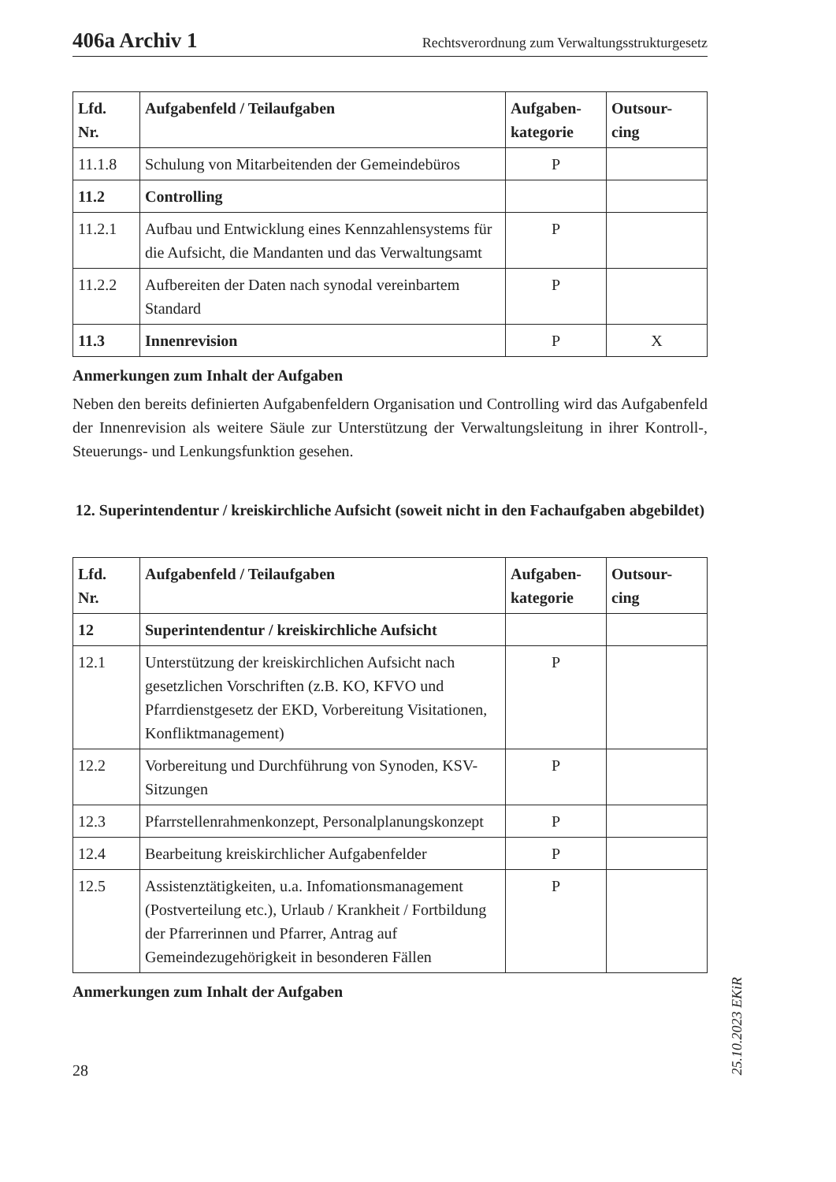406a Archiv 1 Rechtsverordnung zum Verwaltungsstrukturgesetz
| Lfd. Nr. | Aufgabenfeld / Teilaufgaben | Aufgaben- kategorie | Outsour- cing |
| --- | --- | --- | --- |
| 11.1.8 | Schulung von Mitarbeitenden der Gemeindebüros | P | |
| 11.2 | Controlling | | |
| 11.2.1 | Aufbau und Entwicklung eines Kennzahlensystems für die Aufsicht, die Mandanten und das Verwaltungsamt | P | |
| 11.2.2 | Aufbereiten der Daten nach synodal vereinbartem Standard | P | |
| 11.3 | Innenrevision | P | X |
Anmerkungen zum Inhalt der Aufgaben
Neben den bereits definierten Aufgabenfeldern Organisation und Controlling wird das Aufgabenfeld der Innenrevision als weitere Säule zur Unterstützung der Verwaltungsleitung in ihrer Kontroll-, Steuerungs- und Lenkungsfunktion gesehen.
12. Superintendentur / kreiskirchliche Aufsicht (soweit nicht in den Fachaufgaben abgebildet)
| Lfd. Nr. | Aufgabenfeld / Teilaufgaben | Aufgaben- kategorie | Outsour- cing |
| --- | --- | --- | --- |
| 12 | Superintendentur / kreiskirchliche Aufsicht | | |
| 12.1 | Unterstützung der kreiskirchlichen Aufsicht nach gesetzlichen Vorschriften (z.B. KO, KFVO und Pfarrdienstgesetz der EKD, Vorbereitung Visitationen, Konfliktmanagement) | P | |
| 12.2 | Vorbereitung und Durchführung von Synoden, KSV-Sitzungen | P | |
| 12.3 | Pfarrstellenrahmenkonzept, Personalplanungskonzept | P | |
| 12.4 | Bearbeitung kreiskirchlicher Aufgabenfelder | P | |
| 12.5 | Assistenztätigkeiten, u.a. Infomationsmanagement (Postverteilung etc.), Urlaub / Krankheit / Fortbildung der Pfarrerinnen und Pfarrer, Antrag auf Gemeindezugehörigkeit in besonderen Fällen | P | |
Anmerkungen zum Inhalt der Aufgaben
28
25.10.2023 EKiR